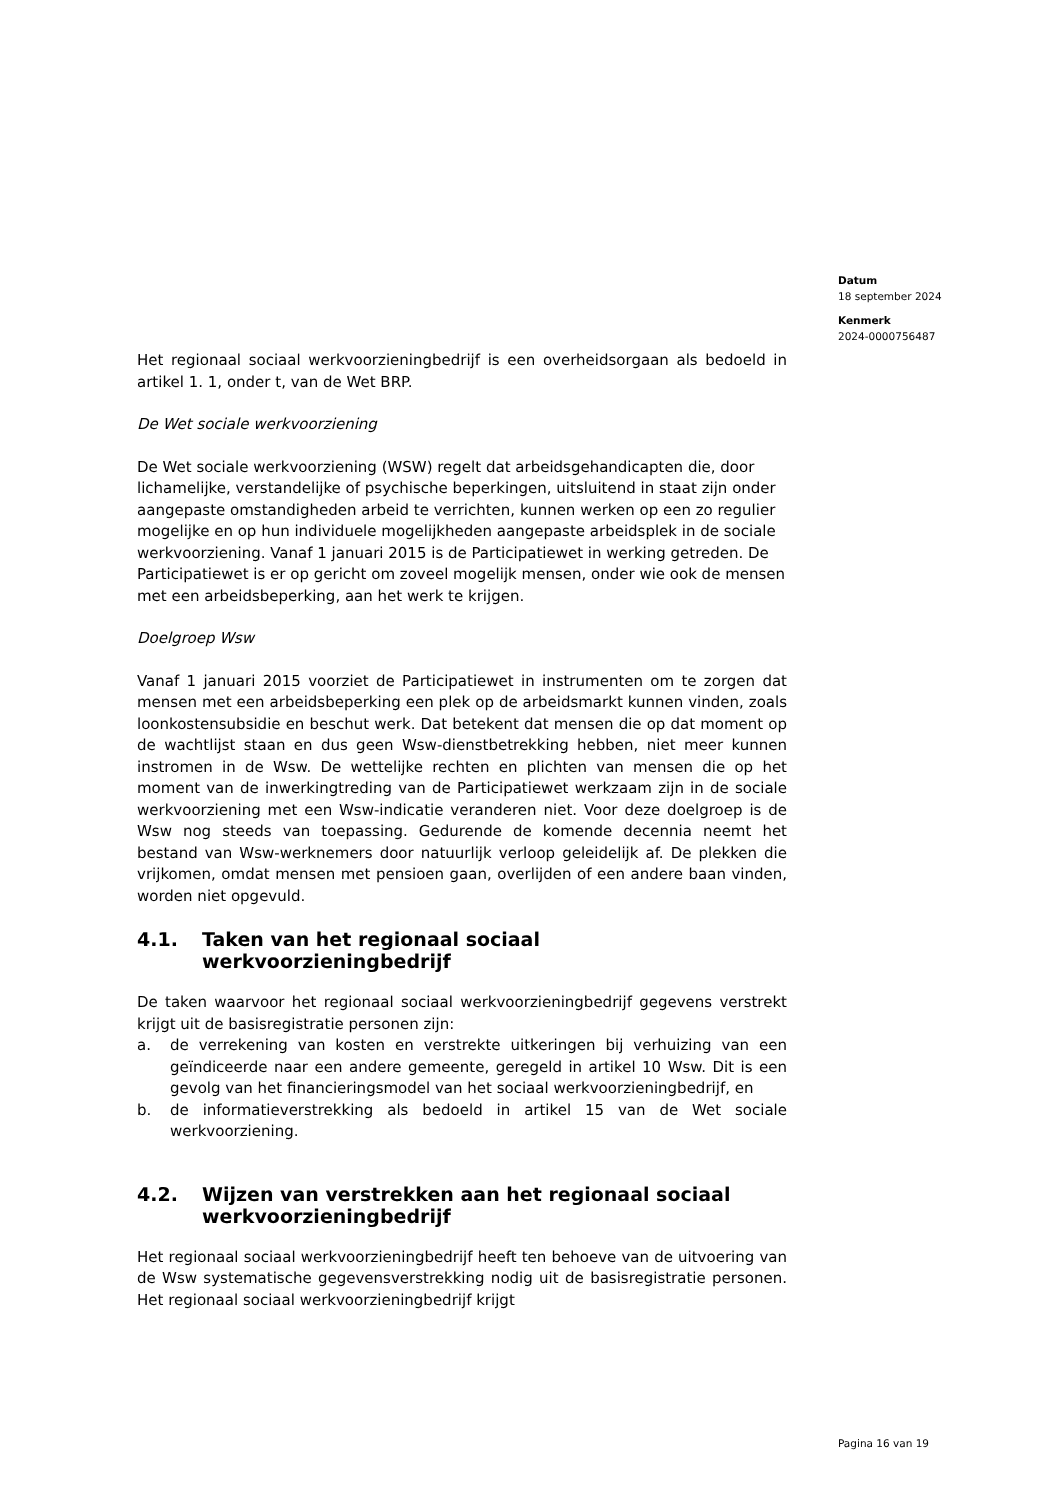Datum
18 september 2024
Kenmerk
2024-0000756487
Het regionaal sociaal werkvoorzieningbedrijf is een overheidsorgaan als bedoeld in artikel 1. 1, onder t, van de Wet BRP.
De Wet sociale werkvoorziening
De Wet sociale werkvoorziening (WSW) regelt dat arbeidsgehandicapten die, door lichamelijke, verstandelijke of psychische beperkingen, uitsluitend in staat zijn onder aangepaste omstandigheden arbeid te verrichten, kunnen werken op een zo regulier mogelijke en op hun individuele mogelijkheden aangepaste arbeidsplek in de sociale werkvoorziening. Vanaf 1 januari 2015 is de Participatiewet in werking getreden. De Participatiewet is er op gericht om zoveel mogelijk mensen, onder wie ook de mensen met een arbeidsbeperking, aan het werk te krijgen.
Doelgroep Wsw
Vanaf 1 januari 2015 voorziet de Participatiewet in instrumenten om te zorgen dat mensen met een arbeidsbeperking een plek op de arbeidsmarkt kunnen vinden, zoals loonkostensubsidie en beschut werk. Dat betekent dat mensen die op dat moment op de wachtlijst staan en dus geen Wsw-dienstbetrekking hebben, niet meer kunnen instromen in de Wsw. De wettelijke rechten en plichten van mensen die op het moment van de inwerkingtreding van de Participatiewet werkzaam zijn in de sociale werkvoorziening met een Wsw-indicatie veranderen niet. Voor deze doelgroep is de Wsw nog steeds van toepassing. Gedurende de komende decennia neemt het bestand van Wsw-werknemers door natuurlijk verloop geleidelijk af. De plekken die vrijkomen, omdat mensen met pensioen gaan, overlijden of een andere baan vinden, worden niet opgevuld.
4.1. Taken van het regionaal sociaal werkvoorzieningbedrijf
De taken waarvoor het regionaal sociaal werkvoorzieningbedrijf gegevens verstrekt krijgt uit de basisregistratie personen zijn:
a. de verrekening van kosten en verstrekte uitkeringen bij verhuizing van een geïndiceerde naar een andere gemeente, geregeld in artikel 10 Wsw. Dit is een gevolg van het financieringsmodel van het sociaal werkvoorzieningbedrijf, en
b. de informatieverstrekking als bedoeld in artikel 15 van de Wet sociale werkvoorziening.
4.2. Wijzen van verstrekken aan het regionaal sociaal werkvoorzieningbedrijf
Het regionaal sociaal werkvoorzieningbedrijf heeft ten behoeve van de uitvoering van de Wsw systematische gegevensverstrekking nodig uit de basisregistratie personen. Het regionaal sociaal werkvoorzieningbedrijf krijgt
Pagina 16 van 19